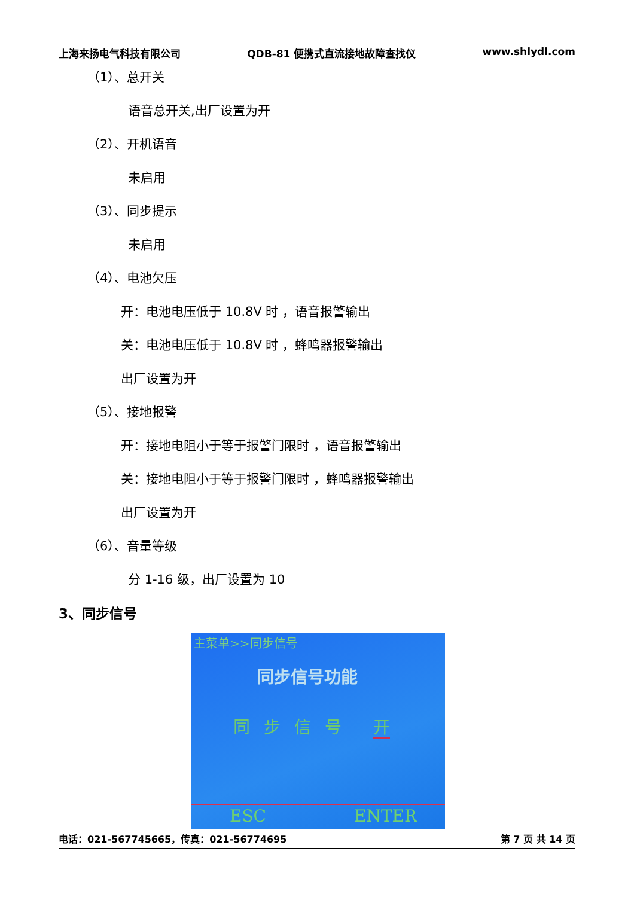上海来扬电气科技有限公司 QDB-81 便携式直流接地故障查找仪 www.shlydl.com
（1）、总开关
语音总开关,出厂设置为开
（2）、开机语音
未启用
（3）、同步提示
未启用
（4）、电池欠压
开：电池电压低于 10.8V 时 ，语音报警输出
关：电池电压低于 10.8V 时 ，蜂鸣器报警输出
出厂设置为开
（5）、接地报警
开：接地电阻小于等于报警门限时 ，语音报警输出
关：接地电阻小于等于报警门限时 ，蜂鸣器报警输出
出厂设置为开
（6）、音量等级
分 1-16 级，出厂设置为 10
3、同步信号
主菜单>>同步信号
同步信号功能
同 步 信 号 开
ESC ENTER
电话：021-567745665，传真：021-56774695 第 7 页 共 14 页